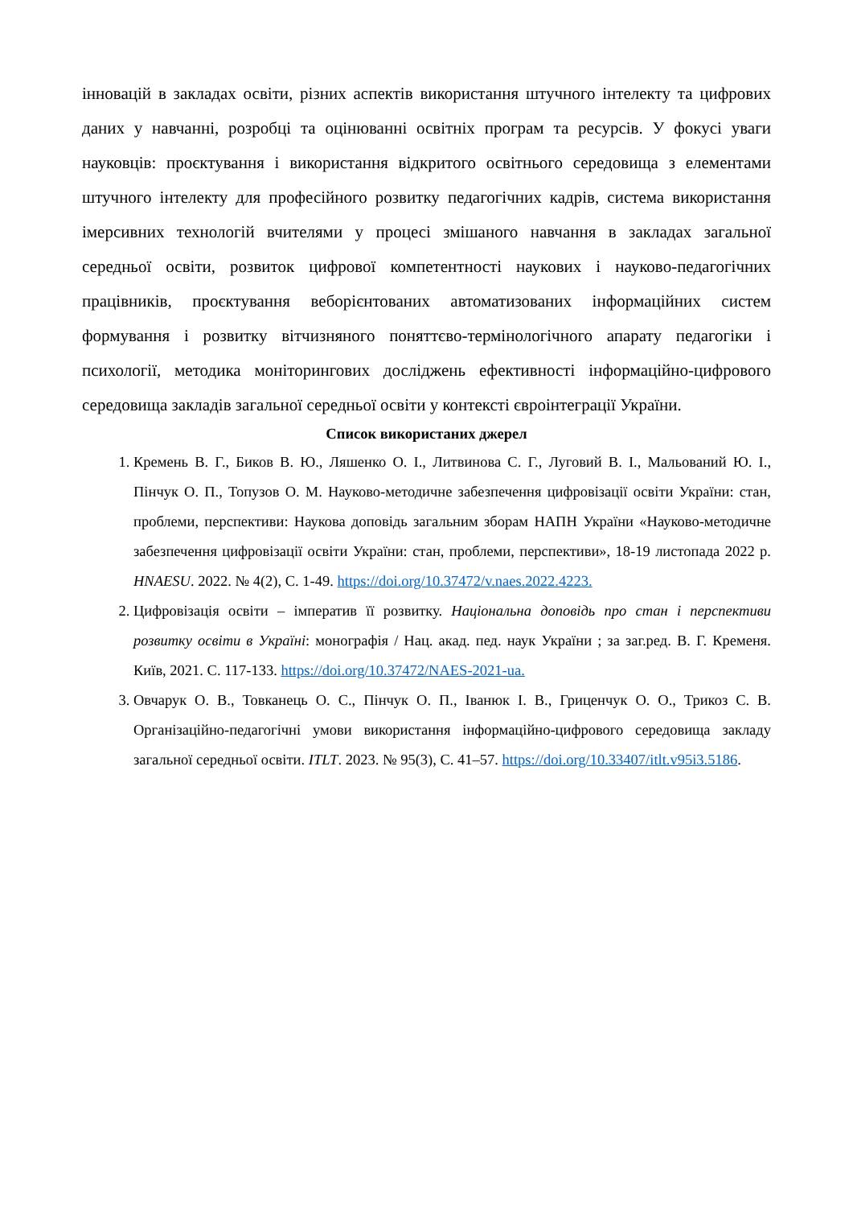інновацій в закладах освіти, різних аспектів використання штучного інтелекту та цифрових даних у навчанні, розробці та оцінюванні освітніх програм та ресурсів. У фокусі уваги науковців: проєктування і використання відкритого освітнього середовища з елементами штучного інтелекту для професійного розвитку педагогічних кадрів, система використання імерсивних технологій вчителями у процесі змішаного навчання в закладах загальної середньої освіти, розвиток цифрової компетентності наукових і науково-педагогічних працівників, проєктування веборієнтованих автоматизованих інформаційних систем формування і розвитку вітчизняного поняттєво-термінологічного апарату педагогіки і психології, методика моніторингових досліджень ефективності інформаційно-цифрового середовища закладів загальної середньої освіти у контексті євроінтеграції України.
Список використаних джерел
1. Кремень В. Г., Биков В. Ю., Ляшенко О. І., Литвинова С. Г., Луговий В. І., Мальований Ю. І., Пінчук О. П., Топузов О. М. Науково-методичне забезпечення цифровізації освіти України: стан, проблеми, перспективи: Наукова доповідь загальним зборам НАПН України «Науково-методичне забезпечення цифровізації освіти України: стан, проблеми, перспективи», 18-19 листопада 2022 р. HNAESU. 2022. № 4(2), С. 1-49. https://doi.org/10.37472/v.naes.2022.4223.
2. Цифровізація освіти – імператив її розвитку. Національна доповідь про стан і перспективи розвитку освіти в Україні: монографія / Нац. акад. пед. наук України ; за заг.ред. В. Г. Кременя. Київ, 2021. С. 117-133. https://doi.org/10.37472/NAES-2021-ua.
3. Овчарук О. В., Товканець О. С., Пінчук О. П., Іванюк І. В., Гриценчук О. О., Трикоз С. В. Організаційно-педагогічні умови використання інформаційно-цифрового середовища закладу загальної середньої освіти. ITLT. 2023. № 95(3), С. 41–57. https://doi.org/10.33407/itlt.v95i3.5186.